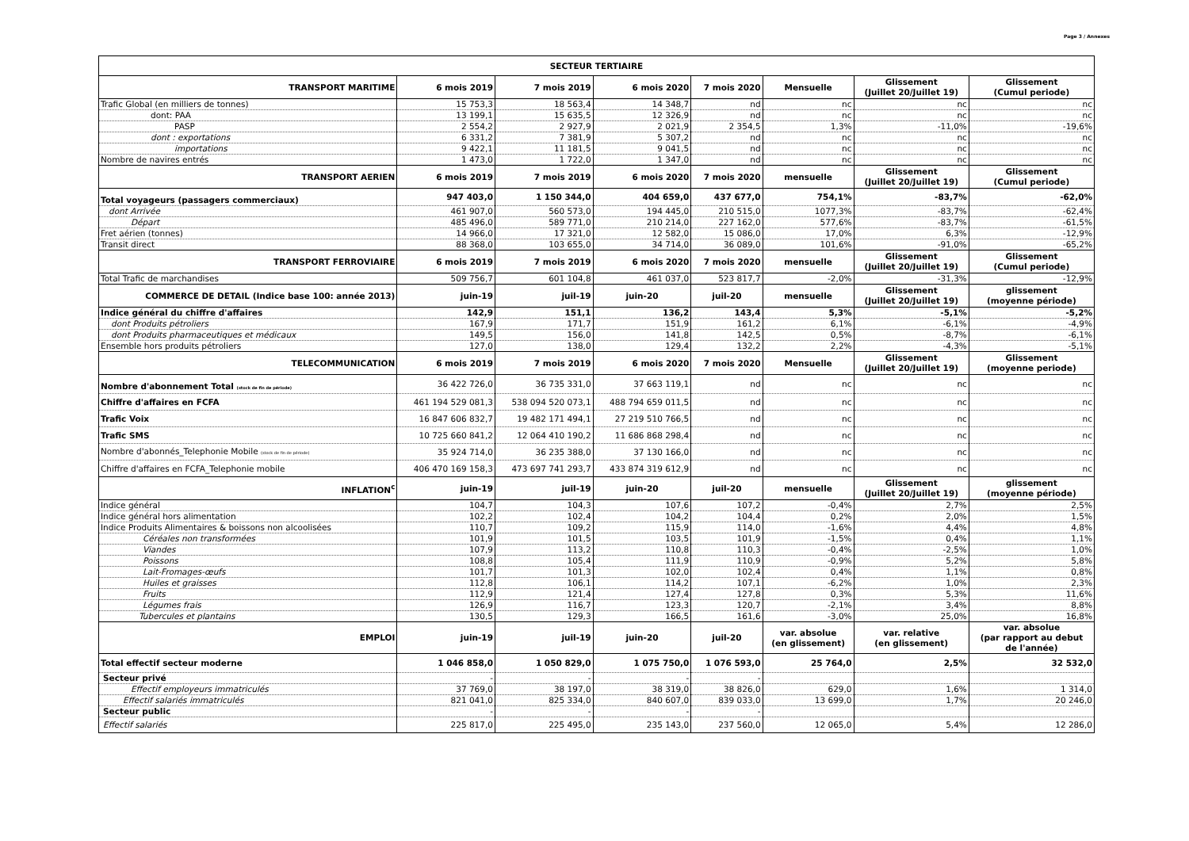Page 3 / Annexes
| SECTEUR TERTIAIRE | | | | | | | |
| --- | --- | --- | --- | --- | --- | --- | --- |
| TRANSPORT MARITIME | 6 mois 2019 | 7 mois 2019 | 6 mois 2020 | 7 mois 2020 | Mensuelle | Glissement (Juillet 20/Juillet 19) | Glissement (Cumul periode) |
| Trafic Global (en milliers de tonnes) | 15 753,3 | 18 563,4 | 14 348,7 | nd | nc | nc | nc |
| dont: PAA | 13 199,1 | 15 635,5 | 12 326,9 | nd | nc | nc | nc |
| PASP | 2 554,2 | 2 927,9 | 2 021,9 | 2 354,5 | 1,3% | -11,0% | -19,6% |
| dont : exportations | 6 331,2 | 7 381,9 | 5 307,2 | nd | nc | nc | nc |
| importations | 9 422,1 | 11 181,5 | 9 041,5 | nd | nc | nc | nc |
| Nombre de navires entrés | 1 473,0 | 1 722,0 | 1 347,0 | nd | nc | nc | nc |
| TRANSPORT AERIEN | 6 mois 2019 | 7 mois 2019 | 6 mois 2020 | 7 mois 2020 | mensuelle | Glissement (Juillet 20/Juillet 19) | Glissement (Cumul periode) |
| Total voyageurs (passagers commerciaux) | 947 403,0 | 1 150 344,0 | 404 659,0 | 437 677,0 | 754,1% | -83,7% | -62,0% |
| dont Arrivée | 461 907,0 | 560 573,0 | 194 445,0 | 210 515,0 | 1077,3% | -83,7% | -62,4% |
| Départ | 485 496,0 | 589 771,0 | 210 214,0 | 227 162,0 | 577,6% | -83,7% | -61,5% |
| Fret aérien (tonnes) | 14 966,0 | 17 321,0 | 12 582,0 | 15 086,0 | 17,0% | 6,3% | -12,9% |
| Transit direct | 88 368,0 | 103 655,0 | 34 714,0 | 36 089,0 | 101,6% | -91,0% | -65,2% |
| TRANSPORT FERROVIAIRE | 6 mois 2019 | 7 mois 2019 | 6 mois 2020 | 7 mois 2020 | mensuelle | Glissement (Juillet 20/Juillet 19) | Glissement (Cumul periode) |
| Total Trafic de marchandises | 509 756,7 | 601 104,8 | 461 037,0 | 523 817,7 | -2,0% | -31,3% | -12,9% |
| COMMERCE DE DETAIL (Indice base 100: année 2013) | juin-19 | juil-19 | juin-20 | juil-20 | mensuelle | Glissement (Juillet 20/Juillet 19) | glissement (moyenne période) |
| Indice général du chiffre d'affaires | 142,9 | 151,1 | 136,2 | 143,4 | 5,3% | -5,1% | -5,2% |
| dont Produits pétroliers | 167,9 | 171,7 | 151,9 | 161,2 | 6,1% | -6,1% | -4,9% |
| dont Produits pharmaceutiques et médicaux | 149,5 | 156,0 | 141,8 | 142,5 | 0,5% | -8,7% | -6,1% |
| Ensemble hors produits pétroliers | 127,0 | 138,0 | 129,4 | 132,2 | 2,2% | -4,3% | -5,1% |
| TELECOMMUNICATION | 6 mois 2019 | 7 mois 2019 | 6 mois 2020 | 7 mois 2020 | Mensuelle | Glissement (Juillet 20/Juillet 19) | Glissement (moyenne periode) |
| Nombre d'abonnement Total (stock de fin de période) | 36 422 726,0 | 36 735 331,0 | 37 663 119,1 | nd | nc | nc | nc |
| Chiffre d'affaires en FCFA | 461 194 529 081,3 | 538 094 520 073,1 | 488 794 659 011,5 | nd | nc | nc | nc |
| Trafic Voix | 16 847 606 832,7 | 19 482 171 494,1 | 27 219 510 766,5 | nd | nc | nc | nc |
| Trafic SMS | 10 725 660 841,2 | 12 064 410 190,2 | 11 686 868 298,4 | nd | nc | nc | nc |
| Nombre d'abonnés_Telephonie Mobile (stock de fin de période) | 35 924 714,0 | 36 235 388,0 | 37 130 166,0 | nd | nc | nc | nc |
| Chiffre d'affaires en FCFA_Telephonie mobile | 406 470 169 158,3 | 473 697 741 293,7 | 433 874 319 612,9 | nd | nc | nc | nc |
| INFLATION<sup>c</sup> | juin-19 | juil-19 | juin-20 | juil-20 | mensuelle | Glissement (Juillet 20/Juillet 19) | glissement (moyenne période) |
| Indice général | 104,7 | 104,3 | 107,6 | 107,2 | -0,4% | 2,7% | 2,5% |
| Indice général hors alimentation | 102,2 | 102,4 | 104,2 | 104,4 | 0,2% | 2,0% | 1,5% |
| Indice Produits Alimentaires & boissons non alcoolisées | 110,7 | 109,2 | 115,9 | 114,0 | -1,6% | 4,4% | 4,8% |
| Céréales non transformées | 101,9 | 101,5 | 103,5 | 101,9 | -1,5% | 0,4% | 1,1% |
| Viandes | 107,9 | 113,2 | 110,8 | 110,3 | -0,4% | -2,5% | 1,0% |
| Poissons | 108,8 | 105,4 | 111,9 | 110,9 | -0,9% | 5,2% | 5,8% |
| Lait-Fromages-œufs | 101,7 | 101,3 | 102,0 | 102,4 | 0,4% | 1,1% | 0,8% |
| Huiles et graisses | 112,8 | 106,1 | 114,2 | 107,1 | -6,2% | 1,0% | 2,3% |
| Fruits | 112,9 | 121,4 | 127,4 | 127,8 | 0,3% | 5,3% | 11,6% |
| Légumes frais | 126,9 | 116,7 | 123,3 | 120,7 | -2,1% | 3,4% | 8,8% |
| Tubercules et plantains | 130,5 | 129,3 | 166,5 | 161,6 | -3,0% | 25,0% | 16,8% |
| EMPLOI | juin-19 | juil-19 | juin-20 | juil-20 | var. absolue (en glissement) | var. relative (en glissement) | var. absolue (par rapport au debut de l'année) |
| Total effectif secteur moderne | 1 046 858,0 | 1 050 829,0 | 1 075 750,0 | 1 076 593,0 | 25 764,0 | 2,5% | 32 532,0 |
| Secteur privé | - | - | - | - | | | |
| Effectif employeurs immatriculés | 37 769,0 | 38 197,0 | 38 319,0 | 38 826,0 | 629,0 | 1,6% | 1 314,0 |
| Effectif salariés immatriculés | 821 041,0 | 825 334,0 | 840 607,0 | 839 033,0 | 13 699,0 | 1,7% | 20 246,0 |
| Secteur public | - | - | - | - | | | |
| Effectif salariés | 225 817,0 | 225 495,0 | 235 143,0 | 237 560,0 | 12 065,0 | 5,4% | 12 286,0 |